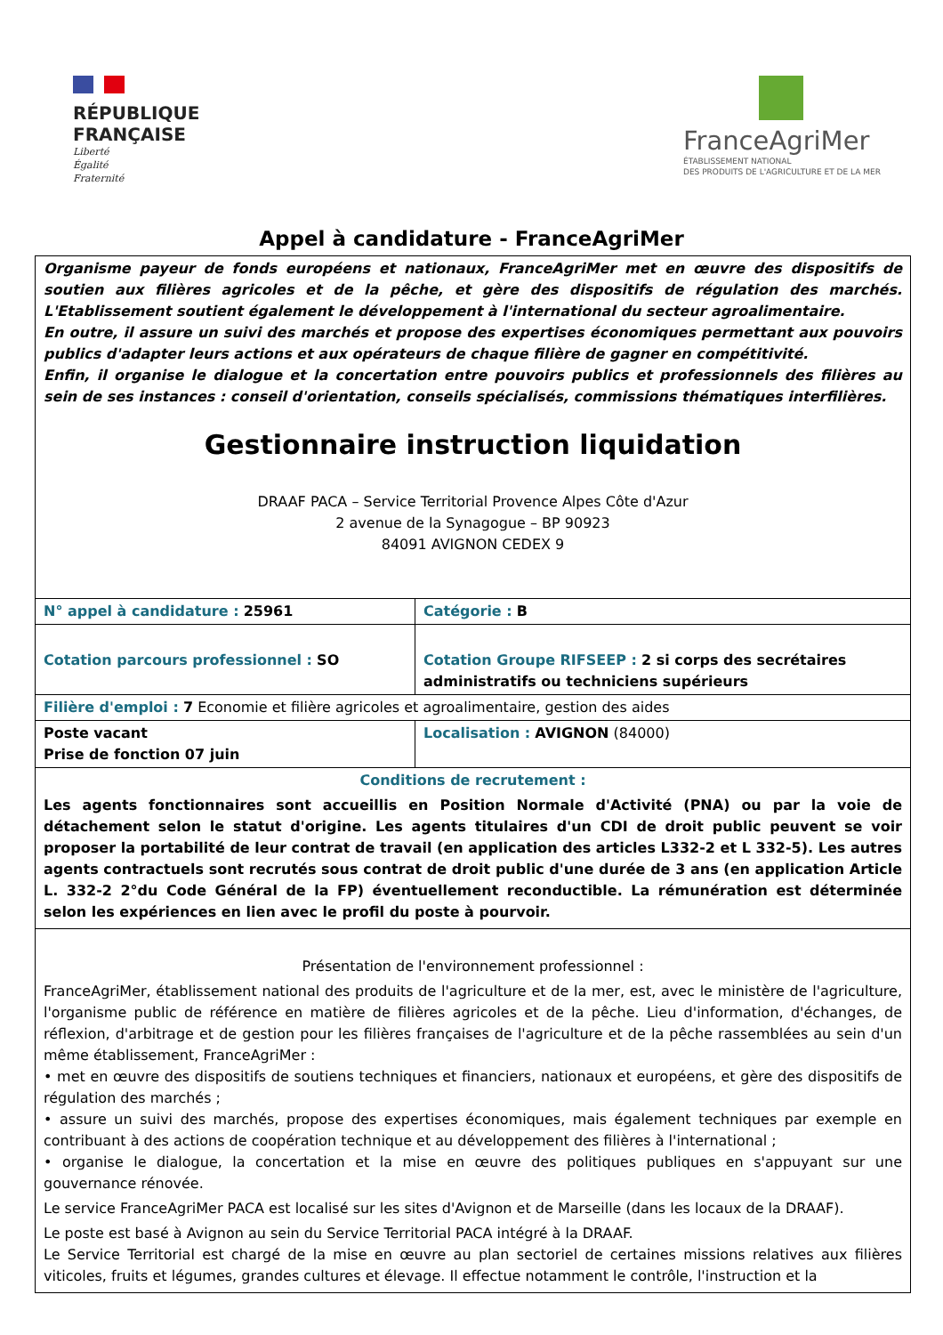RÉPUBLIQUE
FRANÇAISE
Liberté
Égalité
Fraternité
FranceAgriMer
ÉTABLISSEMENT NATIONAL
DES PRODUITS DE L'AGRICULTURE ET DE LA MER
Appel à candidature - FranceAgriMer
| Organisme payeur de fonds européens et nationaux, FranceAgriMer met en œuvre des dispositifs de soutien aux filières agricoles et de la pêche, et gère des dispositifs de régulation des marchés. L'Etablissement soutient également le développement à l'international du secteur agroalimentaire. En outre, il assure un suivi des marchés et propose des expertises économiques permettant aux pouvoirs publics d'adapter leurs actions et aux opérateurs de chaque filière de gagner en compétitivité. Enfin, il organise le dialogue et la concertation entre pouvoirs publics et professionnels des filières au sein de ses instances : conseil d'orientation, conseils spécialisés, commissions thématiques interfilières. Gestionnaire instruction liquidation DRAAF PACA – Service Territorial Provence Alpes Côte d'Azur 2 avenue de la Synagogue – BP 90923 84091 AVIGNON CEDEX 9 | |
| N° appel à candidature : 25961 | Catégorie : B |
| Cotation parcours professionnel : SO | Cotation Groupe RIFSEEP : 2 si corps des secrétaires administratifs ou techniciens supérieurs |
| Filière d'emploi : 7 Economie et filière agricoles et agroalimentaire, gestion des aides | |
| Poste vacant Prise de fonction 07 juin | Localisation : AVIGNON (84000) |
| Conditions de recrutement : Les agents fonctionnaires sont accueillis en Position Normale d'Activité (PNA) ou par la voie de détachement selon le statut d'origine. Les agents titulaires d'un CDI de droit public peuvent se voir proposer la portabilité de leur contrat de travail (en application des articles L332-2 et L 332-5). Les autres agents contractuels sont recrutés sous contrat de droit public d'une durée de 3 ans (en application Article L. 332-2 2°du Code Général de la FP) éventuellement reconductible. La rémunération est déterminée selon les expériences en lien avec le profil du poste à pourvoir. | |
| Présentation de l'environnement professionnel : FranceAgriMer, établissement national des produits de l'agriculture et de la mer, est, avec le ministère de l'agriculture, l'organisme public de référence en matière de filières agricoles et de la pêche. Lieu d'information, d'échanges, de réflexion, d'arbitrage et de gestion pour les filières françaises de l'agriculture et de la pêche rassemblées au sein d'un même établissement, FranceAgriMer : • met en œuvre des dispositifs de soutiens techniques et financiers, nationaux et européens, et gère des dispositifs de régulation des marchés ; • assure un suivi des marchés, propose des expertises économiques, mais également techniques par exemple en contribuant à des actions de coopération technique et au développement des filières à l'international ; • organise le dialogue, la concertation et la mise en œuvre des politiques publiques en s'appuyant sur une gouvernance rénovée. Le service FranceAgriMer PACA est localisé sur les sites d'Avignon et de Marseille (dans les locaux de la DRAAF). Le poste est basé à Avignon au sein du Service Territorial PACA intégré à la DRAAF. Le Service Territorial est chargé de la mise en œuvre au plan sectoriel de certaines missions relatives aux filières viticoles, fruits et légumes, grandes cultures et élevage. Il effectue notamment le contrôle, l'instruction et la | |